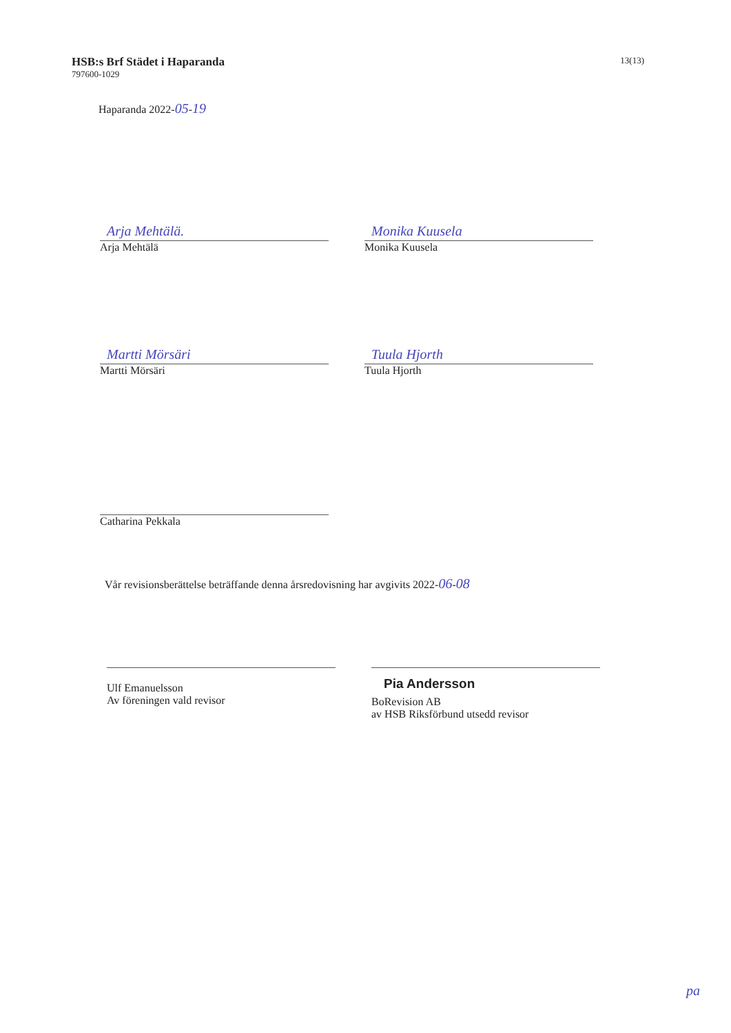HSB:s Brf Städet i Haparanda
797600-1029
13(13)
Haparanda 2022-05-19
Arja Mehtälä.
Arja Mehtälä
Monika Kuusela
Monika Kuusela
Martti Mörsäri
Martti Mörsäri
Tuula Hjorth
Tuula Hjorth
Catharina Pekkala
Vår revisionsberättelse beträffande denna årsredovisning har avgivits 2022-06-08
Ulf Emanuelsson
Av föreningen vald revisor
Pia Andersson
BoRevision AB
av HSB Riksförbund utsedd revisor
pa